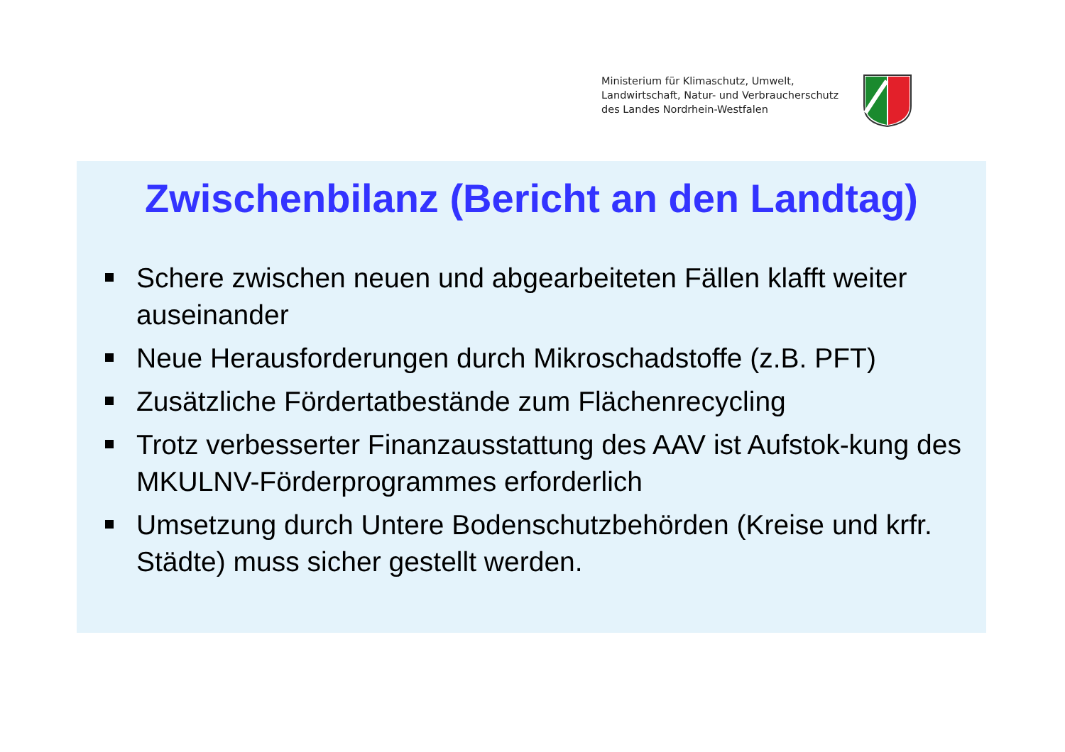Ministerium für Klimaschutz, Umwelt,
Landwirtschaft, Natur- und Verbraucherschutz
des Landes Nordrhein-Westfalen
Zwischenbilanz (Bericht an den Landtag)
Schere zwischen neuen und abgearbeiteten Fällen klafft weiter auseinander
Neue Herausforderungen durch Mikroschadstoffe (z.B. PFT)
Zusätzliche Fördertatbestände zum Flächenrecycling
Trotz verbesserter Finanzausstattung des AAV ist Aufstok-kung des MKULNV-Förderprogrammes erforderlich
Umsetzung durch Untere Bodenschutzbehörden (Kreise und krfr. Städte) muss sicher gestellt werden.